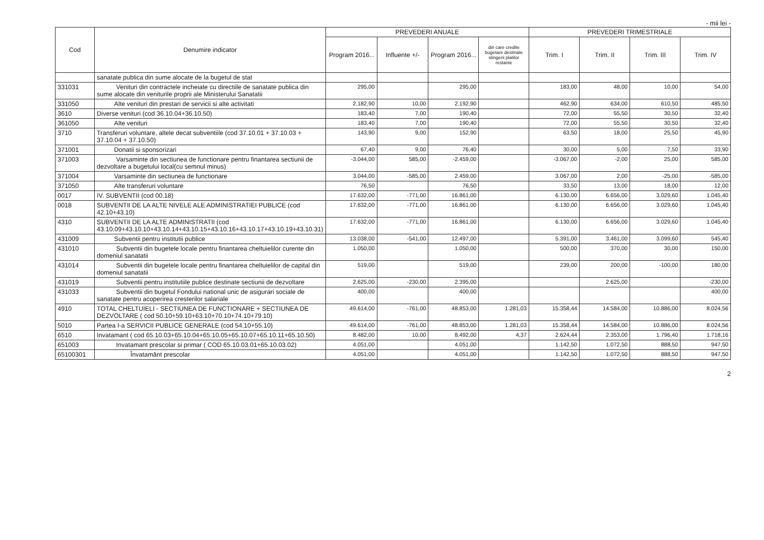- mii lei -
| Cod | Denumire indicator | PREVEDERI ANUALE | | | | PREVEDERI TRIMESTRIALE | | | |
| --- | --- | --- | --- | --- | --- | --- | --- | --- | --- |
| | | Program 2016... | Influente +/- | Program 2016... | din care credite bugetare destinate stingerii platilor restante | Trim. I | Trim. II | Trim. III | Trim. IV |
| | sanatate publica din sume alocate de la bugetul de stat | | | | | | | | |
| 331031 | Venituri din contractele incheiate cu directiile de sanatate publica din sume alocate din veniturile proprii ale Ministerului Sanatatii | 295,00 | | 295,00 | | 183,00 | 48,00 | 10,00 | 54,00 |
| 331050 | Alte venituri din prestari de servicii si alte activitati | 2.182,90 | 10,00 | 2.192,90 | | 462,90 | 634,00 | 610,50 | 485,50 |
| 3610 | Diverse venituri (cod 36.10.04+36.10.50) | 183,40 | 7,00 | 190,40 | | 72,00 | 55,50 | 30,50 | 32,40 |
| 361050 | Alte venituri | 183,40 | 7,00 | 190,40 | | 72,00 | 55,50 | 30,50 | 32,40 |
| 3710 | Transferuri voluntare, altele decat subventiile (cod 37.10.01 + 37.10.03 + 37.10.04 + 37.10.50) | 143,90 | 9,00 | 152,90 | | 63,50 | 18,00 | 25,50 | 45,90 |
| 371001 | Donatii si sponsorizari | 67,40 | 9,00 | 76,40 | | 30,00 | 5,00 | 7,50 | 33,90 |
| 371003 | Varsaminte din sectiunea de functionare pentru finantarea sectiunii de dezvoltare a bugetului local(cu semnul minus) | -3.044,00 | 585,00 | -2.459,00 | | -3.067,00 | -2,00 | 25,00 | 585,00 |
| 371004 | Varsaminte din sectiunea de functionare | 3.044,00 | -585,00 | 2.459,00 | | 3.067,00 | 2,00 | -25,00 | -585,00 |
| 371050 | Alte transferuri voluntare | 76,50 | | 76,50 | | 33,50 | 13,00 | 18,00 | 12,00 |
| 0017 | IV. SUBVENTII (cod 00.18) | 17.632,00 | -771,00 | 16.861,00 | | 6.130,00 | 6.656,00 | 3.029,60 | 1.045,40 |
| 0018 | SUBVENTII DE LA ALTE NIVELE ALE ADMINISTRATIEI PUBLICE (cod 42.10+43.10) | 17.632,00 | -771,00 | 16.861,00 | | 6.130,00 | 6.656,00 | 3.029,60 | 1.045,40 |
| 4310 | SUBVENTII DE LA ALTE ADMINISTRATII (cod 43.10.09+43.10.10+43.10.14+43.10.15+43.10.16+43.10.17+43.10.19+43.10.31) | 17.632,00 | -771,00 | 16.861,00 | | 6.130,00 | 6.656,00 | 3.029,60 | 1.045,40 |
| 431009 | Subventii pentru institutii publice | 13.038,00 | -541,00 | 12.497,00 | | 5.391,00 | 3.461,00 | 3.099,60 | 545,40 |
| 431010 | Subventii din bugetele locale pentru finantarea cheltuielilor curente din domeniul sanatatii | 1.050,00 | | 1.050,00 | | 500,00 | 370,00 | 30,00 | 150,00 |
| 431014 | Subventii din bugetele locale pentru finantarea cheltuielilor de capital din domeniul sanatatii | 519,00 | | 519,00 | | 239,00 | 200,00 | -100,00 | 180,00 |
| 431019 | Subventii pentru institutiile publice destinate sectiunii de dezvoltare | 2.625,00 | -230,00 | 2.395,00 | | | 2.625,00 | | -230,00 |
| 431033 | Subventii din bugetul Fondului national unic de asigurari sociale de sanatate pentru acoperirea cresterilor salariale | 400,00 | | 400,00 | | | | | 400,00 |
| 4910 | TOTAL CHELTUIELI - SECTIUNEA DE FUNCTIONARE + SECTIUNEA DE DEZVOLTARE ( cod 50.10+59.10+63.10+70.10+74.10+79.10) | 49.614,00 | -761,00 | 48.853,00 | 1.281,03 | 15.358,44 | 14.584,00 | 10.886,00 | 8.024,56 |
| 5010 | Partea I-a SERVICII PUBLICE GENERALE (cod 54.10+55.10) | 49.614,00 | -761,00 | 48.853,00 | 1.281,03 | 15.358,44 | 14.584,00 | 10.886,00 | 8.024,56 |
| 6510 | Invatamant ( cod 65.10.03+65.10.04+65.10.05+65.10.07+65.10.11+65.10.50) | 8.482,00 | 10,00 | 8.492,00 | 4,37 | 2.624,44 | 2.353,00 | 1.796,40 | 1.718,16 |
| 651003 | Invatamant prescolar si primar ( COD 65.10.03.01+65.10.03.02) | 4.051,00 | | 4.051,00 | | 1.142,50 | 1.072,50 | 888,50 | 947,50 |
| 65100301 | Învatamânt prescolar | 4.051,00 | | 4.051,00 | | 1.142,50 | 1.072,50 | 888,50 | 947,50 |
2